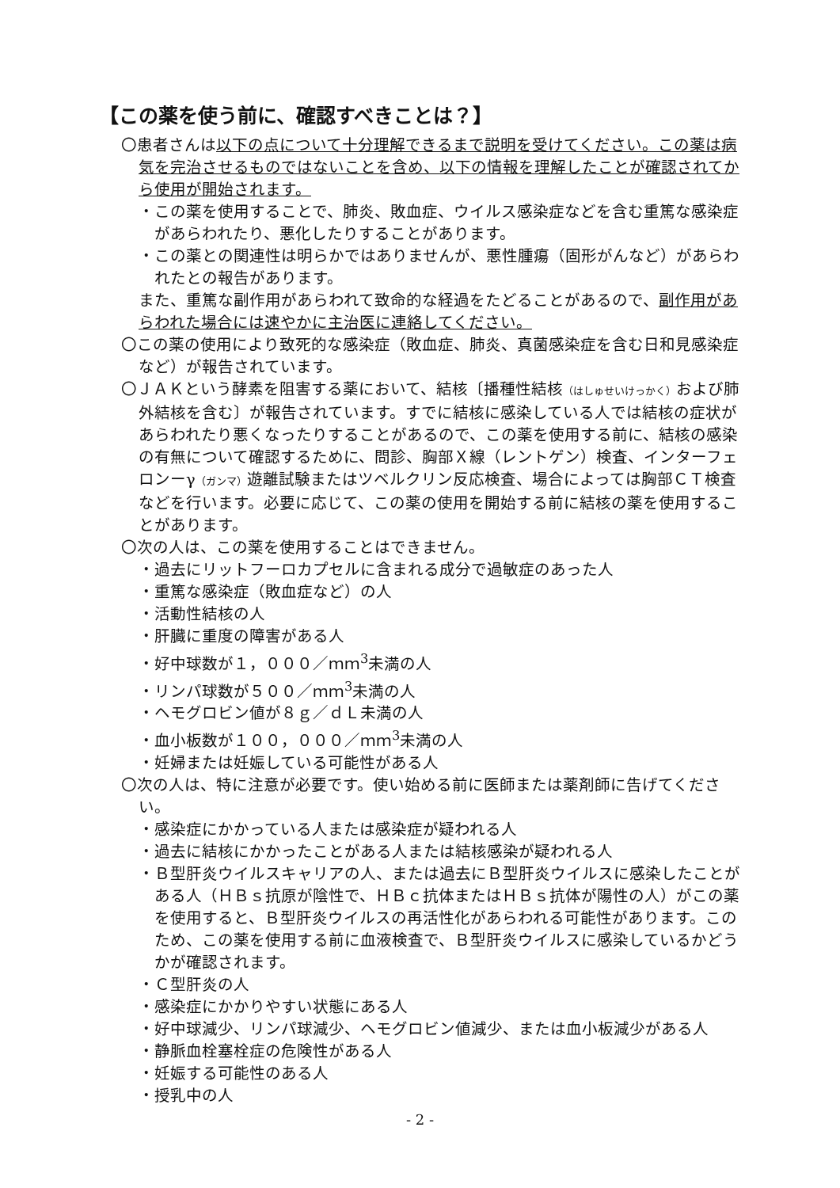【この薬を使う前に、確認すべきことは？】
〇患者さんは以下の点について十分理解できるまで説明を受けてください。この薬は病気を完治させるものではないことを含め、以下の情報を理解したことが確認されてから使用が開始されます。
・この薬を使用することで、肺炎、敗血症、ウイルス感染症などを含む重篤な感染症があらわれたり、悪化したりすることがあります。
・この薬との関連性は明らかではありませんが、悪性腫瘍（固形がんなど）があらわれたとの報告があります。
また、重篤な副作用があらわれて致命的な経過をたどることがあるので、副作用があらわれた場合には速やかに主治医に連絡してください。
〇この薬の使用により致死的な感染症（敗血症、肺炎、真菌感染症を含む日和見感染症など）が報告されています。
〇ＪＡＫという酵素を阻害する薬において、結核〔播種性結核（はしゅせいけっかく）および肺外結核を含む〕が報告されています。すでに結核に感染している人では結核の症状があらわれたり悪くなったりすることがあるので、この薬を使用する前に、結核の感染の有無について確認するために、問診、胸部Ｘ線（レントゲン）検査、インターフェロンーγ（ガンマ）遊離試験またはツベルクリン反応検査、場合によっては胸部ＣＴ検査などを行います。必要に応じて、この薬の使用を開始する前に結核の薬を使用することがあります。
〇次の人は、この薬を使用することはできません。
・過去にリットフーロカプセルに含まれる成分で過敏症のあった人
・重篤な感染症（敗血症など）の人
・活動性結核の人
・肝臓に重度の障害がある人
・好中球数が１，０００／ｍｍ<sup>3</sup>未満の人
・リンパ球数が５００／ｍｍ<sup>3</sup>未満の人
・ヘモグロビン値が８ｇ／ｄＬ未満の人
・血小板数が１００，０００／ｍｍ<sup>3</sup>未満の人
・妊婦または妊娠している可能性がある人
〇次の人は、特に注意が必要です。使い始める前に医師または薬剤師に告げてください。
・感染症にかかっている人または感染症が疑われる人
・過去に結核にかかったことがある人または結核感染が疑われる人
・Ｂ型肝炎ウイルスキャリアの人、または過去にＢ型肝炎ウイルスに感染したことがある人（ＨＢｓ抗原が陰性で、ＨＢｃ抗体またはＨＢｓ抗体が陽性の人）がこの薬を使用すると、Ｂ型肝炎ウイルスの再活性化があらわれる可能性があります。このため、この薬を使用する前に血液検査で、Ｂ型肝炎ウイルスに感染しているかどうかが確認されます。
・Ｃ型肝炎の人
・感染症にかかりやすい状態にある人
・好中球減少、リンパ球減少、ヘモグロビン値減少、または血小板減少がある人
・静脈血栓塞栓症の危険性がある人
・妊娠する可能性のある人
・授乳中の人
- 2 -